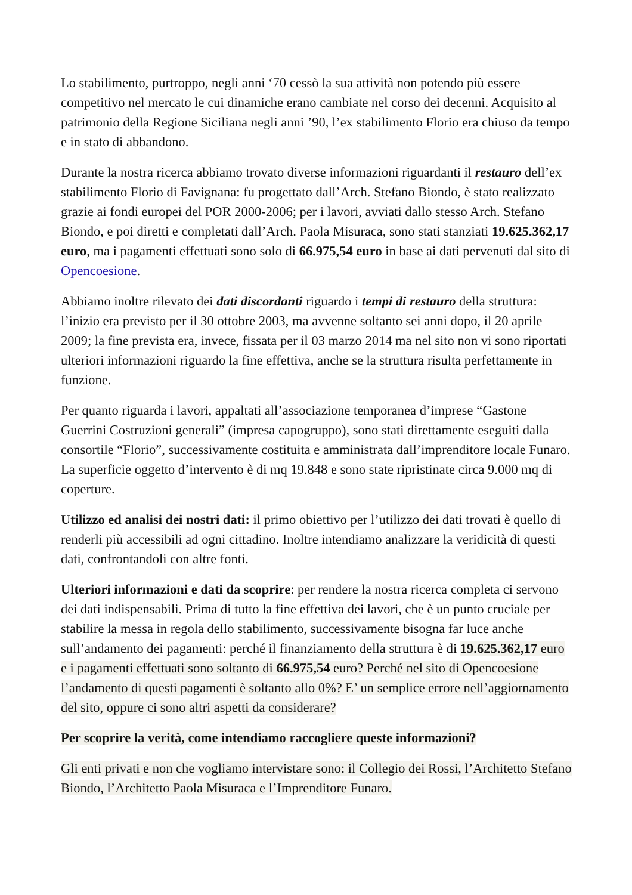Lo stabilimento, purtroppo, negli anni ‘70 cessò la sua attività non potendo più essere competitivo nel mercato le cui dinamiche erano cambiate nel corso dei decenni. Acquisito al patrimonio della Regione Siciliana negli anni ’90, l’ex stabilimento Florio era chiuso da tempo e in stato di abbandono.
Durante la nostra ricerca abbiamo trovato diverse informazioni riguardanti il restauro dell’ex stabilimento Florio di Favignana: fu progettato dall’Arch. Stefano Biondo, è stato realizzato grazie ai fondi europei del POR 2000-2006; per i lavori, avviati dallo stesso Arch. Stefano Biondo, e poi diretti e completati dall’Arch. Paola Misuraca, sono stati stanziati 19.625.362,17 euro, ma i pagamenti effettuati sono solo di 66.975,54 euro in base ai dati pervenuti dal sito di Opencoesione.
Abbiamo inoltre rilevato dei dati discordanti riguardo i tempi di restauro della struttura: l’inizio era previsto per il 30 ottobre 2003, ma avvenne soltanto sei anni dopo, il 20 aprile 2009; la fine prevista era, invece, fissata per il 03 marzo 2014 ma nel sito non vi sono riportati ulteriori informazioni riguardo la fine effettiva, anche se la struttura risulta perfettamente in funzione.
Per quanto riguarda i lavori, appaltati all’associazione temporanea d’imprese “Gastone Guerrini Costruzioni generali” (impresa capogruppo), sono stati direttamente eseguiti dalla consortile “Florio”, successivamente costituita e amministrata dall’imprenditore locale Funaro. La superficie oggetto d’intervento è di mq 19.848 e sono state ripristinate circa 9.000 mq di coperture.
Utilizzo ed analisi dei nostri dati: il primo obiettivo per l’utilizzo dei dati trovati è quello di renderli più accessibili ad ogni cittadino. Inoltre intendiamo analizzare la veridicità di questi dati, confrontandoli con altre fonti.
Ulteriori informazioni e dati da scoprire: per rendere la nostra ricerca completa ci servono dei dati indispensabili. Prima di tutto la fine effettiva dei lavori, che è un punto cruciale per stabilire la messa in regola dello stabilimento, successivamente bisogna far luce anche sull’andamento dei pagamenti: perché il finanziamento della struttura è di 19.625.362,17 euro e i pagamenti effettuati sono soltanto di 66.975,54 euro? Perché nel sito di Opencoesione l’andamento di questi pagamenti è soltanto allo 0%? E’ un semplice errore nell’aggiornamento del sito, oppure ci sono altri aspetti da considerare?
Per scoprire la verità, come intendiamo raccogliere queste informazioni?
Gli enti privati e non che vogliamo intervistare sono: il Collegio dei Rossi, l’Architetto Stefano Biondo, l’Architetto Paola Misuraca e l’Imprenditore Funaro.